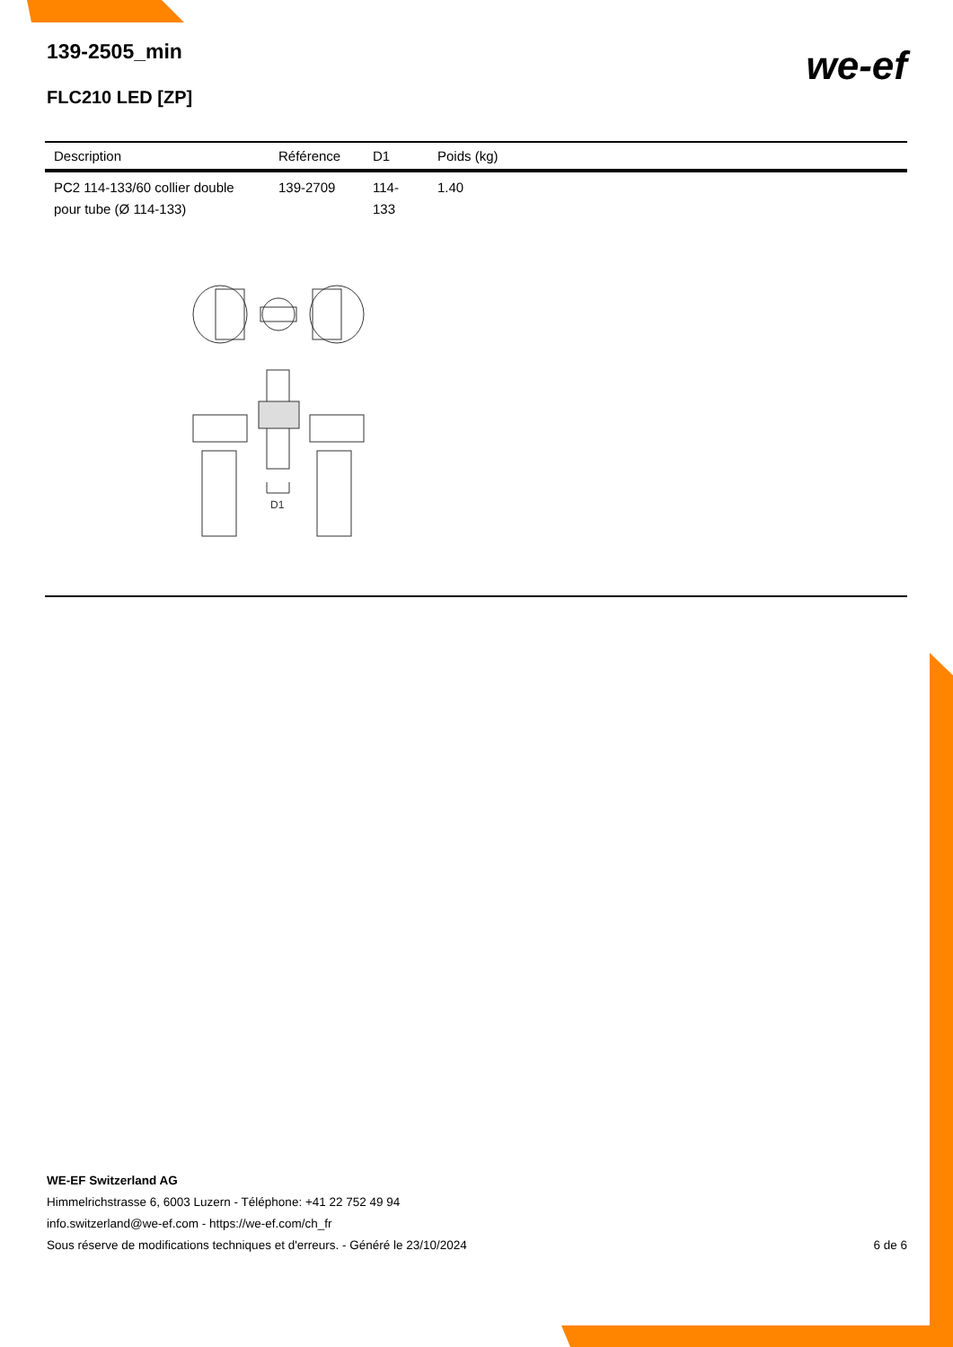139-2505_min
FLC210 LED [ZP]
we-ef
| Description | Référence | D1 | Poids (kg) |
| --- | --- | --- | --- |
| PC2 114-133/60 collier double pour tube (Ø 114-133) | 139-2709 | 114-133 | 1.40 |
D1
WE-EF Switzerland AG
Himmelrichstrasse 6, 6003 Luzern - Téléphone: +41 22 752 49 94
info.switzerland@we-ef.com - https://we-ef.com/ch_fr
Sous réserve de modifications techniques et d'erreurs. - Généré le 23/10/2024
6 de 6